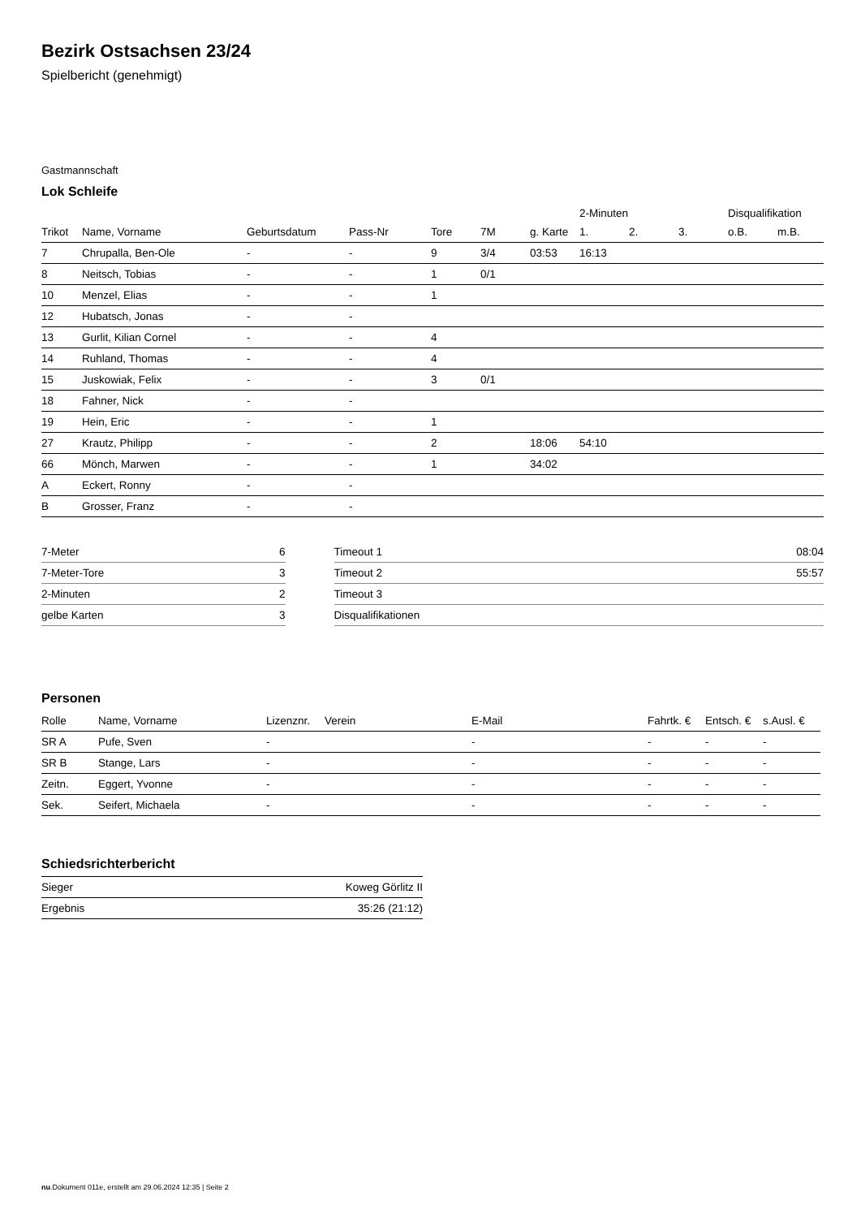Bezirk Ostsachsen 23/24
Spielbericht (genehmigt)
Gastmannschaft
Lok Schleife
| | | | | | | | 2-Minuten | | | Disqualifikation | |
| --- | --- | --- | --- | --- | --- | --- | --- | --- | --- | --- | --- |
| Trikot | Name, Vorname | Geburtsdatum | Pass-Nr | Tore | 7M | g. Karte | 1. | 2. | 3. | o.B. | m.B. |
| 7 | Chrupalla, Ben-Ole | - | - | 9 | 3/4 | 03:53 | 16:13 | | | | |
| 8 | Neitsch, Tobias | - | - | 1 | 0/1 | | | | | | |
| 10 | Menzel, Elias | - | - | 1 | | | | | | | |
| 12 | Hubatsch, Jonas | - | - | | | | | | | | |
| 13 | Gurlit, Kilian Cornel | - | - | 4 | | | | | | | |
| 14 | Ruhland, Thomas | - | - | 4 | | | | | | | |
| 15 | Juskowiak, Felix | - | - | 3 | 0/1 | | | | | | |
| 18 | Fahner, Nick | - | - | | | | | | | | |
| 19 | Hein, Eric | - | - | 1 | | | | | | | |
| 27 | Krautz, Philipp | - | - | 2 | | 18:06 | 54:10 | | | | |
| 66 | Mönch, Marwen | - | - | 1 | | 34:02 | | | | | |
| A | Eckert, Ronny | - | - | | | | | | | | |
| B | Grosser, Franz | - | - | | | | | | | | |
| 7-Meter | 6 |
| 7-Meter-Tore | 3 |
| 2-Minuten | 2 |
| gelbe Karten | 3 |
| Timeout 1 | 08:04 |
| Timeout 2 | 55:57 |
| Timeout 3 | |
| Disqualifikationen | |
Personen
| Rolle | Name, Vorname | Lizenznr. | Verein | E-Mail | Fahrtk. € | Entsch. € | s.Ausl. € |
| --- | --- | --- | --- | --- | --- | --- | --- |
| SR A | Pufe, Sven | - | | - | - | - | - |
| SR B | Stange, Lars | - | | - | - | - | - |
| Zeitn. | Eggert, Yvonne | - | | - | - | - | - |
| Sek. | Seifert, Michaela | - | | - | - | - | - |
Schiedsrichterbericht
| Sieger | Koweg Görlitz II |
| Ergebnis | 35:26 (21:12) |
nu.Dokument 011e, erstellt am 29.06.2024 12:35 | Seite 2